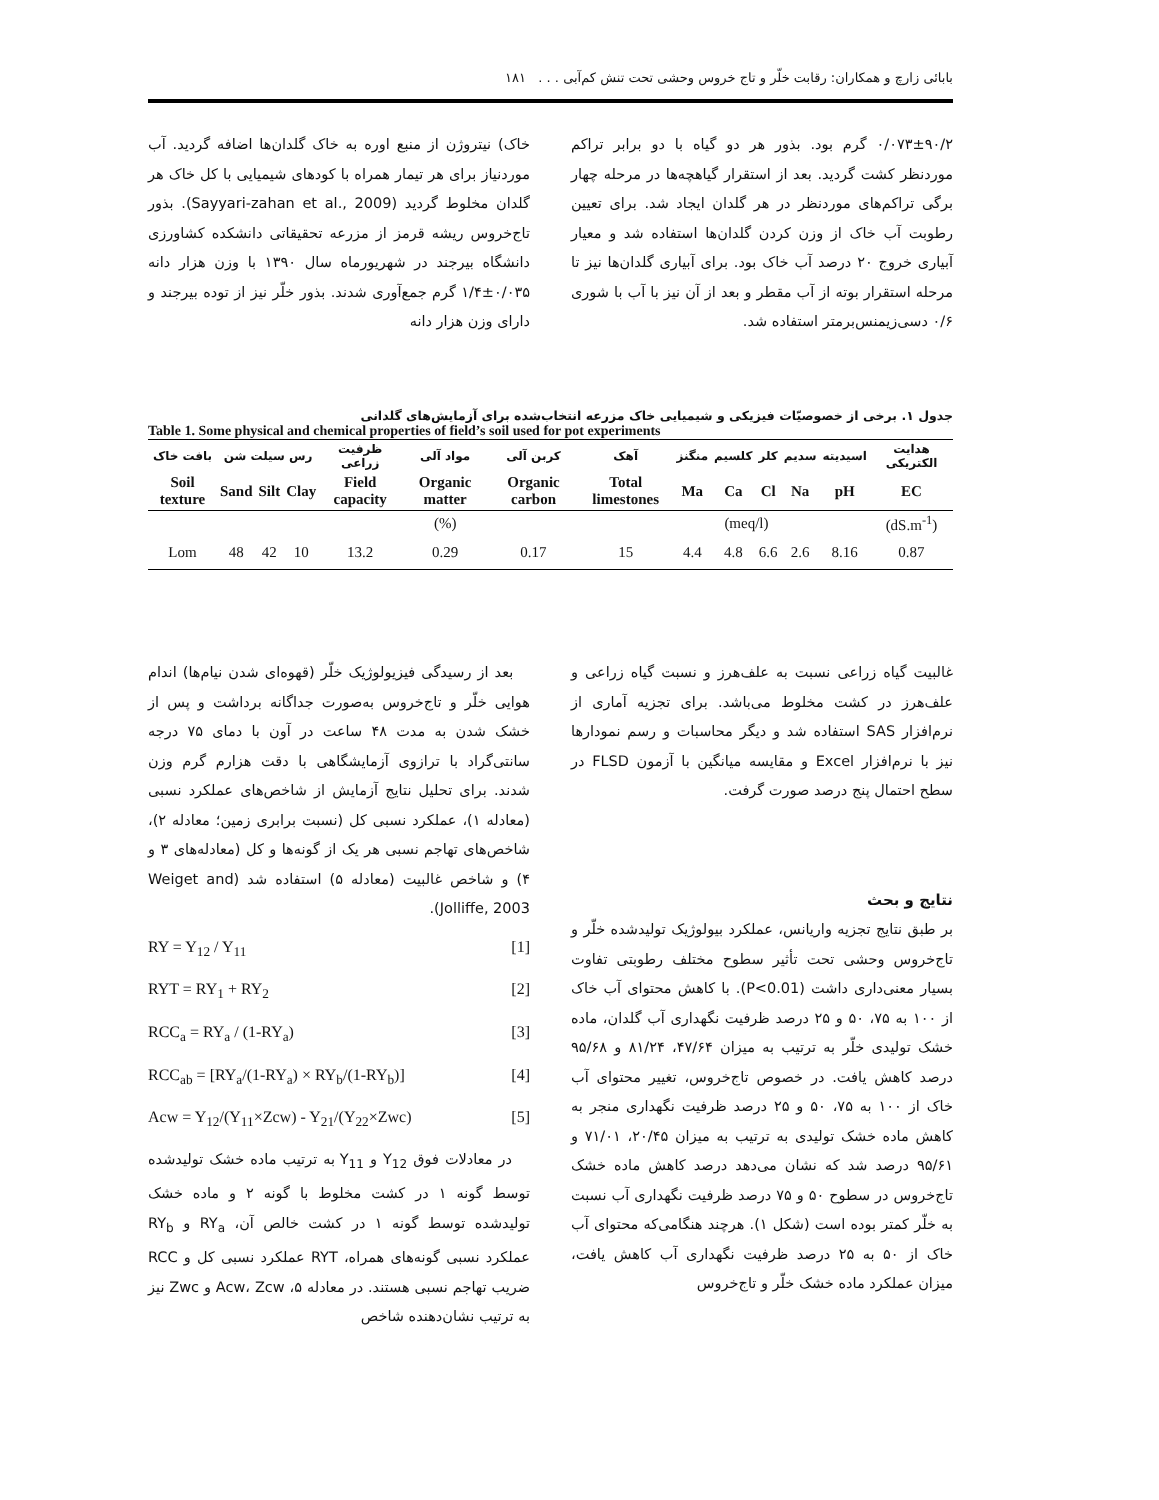بابائی زارچ و همکاران: رقابت خلّر و تاج خروس وحشی تحت تنش کم‌آبی . . . ۱۸۱
خاک) نیتروژن از منبع اوره به خاک گلدان‌ها اضافه گردید. آب موردنیاز برای هر تیمار همراه با کودهای شیمیایی با کل خاک هر گلدان مخلوط گردید (Sayyari-zahan et al., 2009). بذور تاج‌خروس ریشه قرمز از مزرعه تحقیقاتی دانشکده کشاورزی دانشگاه بیرجند در شهریورماه سال ۱۳۹۰ با وزن هزار دانه ۰/۰۳۵±۱/۴ گرم جمع‌آوری شدند. بذور خلّر نیز از توده بیرجند و دارای وزن هزار دانه
۰/۰۷۳±۹۰/۲ گرم بود. بذور هر دو گیاه با دو برابر تراکم موردنظر کشت گردید. بعد از استقرار گیاهچه‌ها در مرحله چهار برگی تراکم‌های موردنظر در هر گلدان ایجاد شد. برای تعیین رطوبت آب خاک از وزن کردن گلدان‌ها استفاده شد و معیار آبیاری خروج ۲۰ درصد آب خاک بود. برای آبیاری گلدان‌ها نیز تا مرحله استقرار بوته از آب مقطر و بعد از آن نیز با آب با شوری ۰/۶ دسی‌زیمنس‌برمتر استفاده شد.
جدول ۱. برخی از خصوصیّات فیزیکی و شیمیایی خاک مزرعه انتخاب‌شده برای آزمایش‌های گلدانی
Table 1. Some physical and chemical properties of field’s soil used for pot experiments
| بافت خاک | رس سیلت شن | | | ظرفیت زراعی | مواد آلی | کربن آلی | آهک | منگنز | کلسیم | کلر | سدیم | اسیدیته | هدایت الکتریکی |
| --- | --- | --- | --- | --- | --- | --- | --- | --- | --- | --- | --- | --- | --- |
| Soil texture | Sand | Silt | Clay | Field capacity | Organic matter | Organic carbon | Total limestones | Ma | Ca | Cl | Na | pH | EC |
| | (%) | | | | | | | (meq/l) | | | | | (dS.m<sup>-1</sup>) |
| Lom | 48 | 42 | 10 | 13.2 | 0.29 | 0.17 | 15 | 4.4 | 4.8 | 6.6 | 2.6 | 8.16 | 0.87 |
بعد از رسیدگی فیزیولوژیک خلّر (قهوه‌ای شدن نیام‌ها) اندام هوایی خلّر و تاج‌خروس به‌صورت جداگانه برداشت و پس از خشک شدن به مدت ۴۸ ساعت در آون با دمای ۷۵ درجه سانتی‌گراد با ترازوی آزمایشگاهی با دقت هزارم گرم وزن شدند. برای تحلیل نتایج آزمایش از شاخص‌های عملکرد نسبی (معادله ۱)، عملکرد نسبی کل (نسبت برابری زمین؛ معادله ۲)، شاخص‌های تهاجم نسبی هر یک از گونه‌ها و کل (معادله‌های ۳ و ۴) و شاخص غالبیت (معادله ۵) استفاده شد (Weiget and Jolliffe, 2003).
RY = Y<sub>12</sub> / Y<sub>11</sub> [1]
RYT = RY<sub>1</sub> + RY<sub>2</sub> [2]
RCC<sub>a</sub> = RY<sub>a</sub> / (1-RY<sub>a</sub>) [3]
RCC<sub>ab</sub> = [RY<sub>a</sub>/(1-RY<sub>a</sub>) × RY<sub>b</sub>/(1-RY<sub>b</sub>)] [4]
Acw = Y<sub>12</sub>/(Y<sub>11</sub>×Zcw) - Y<sub>21</sub>/(Y<sub>22</sub>×Zwc) [5]
در معادلات فوق Y<sub>12</sub> و Y<sub>11</sub> به ترتیب ماده خشک تولیدشده توسط گونه ۱ در کشت مخلوط با گونه ۲ و ماده خشک تولیدشده توسط گونه ۱ در کشت خالص آن، RY<sub>a</sub> و RY<sub>b</sub> عملکرد نسبی گونه‌های همراه، RYT عملکرد نسبی کل و RCC ضریب تهاجم نسبی هستند. در معادله ۵، Acw، Zcw و Zwc نیز به ترتیب نشان‌دهنده شاخص
غالبیت گیاه زراعی نسبت به علف‌هرز و نسبت گیاه زراعی و علف‌هرز در کشت مخلوط می‌باشد. برای تجزیه آماری از نرم‌افزار SAS استفاده شد و دیگر محاسبات و رسم نمودارها نیز با نرم‌افزار Excel و مقایسه میانگین با آزمون FLSD در سطح احتمال پنج درصد صورت گرفت.
نتایج و بحث
بر طبق نتایج تجزیه واریانس، عملکرد بیولوژیک تولیدشده خلّر و تاج‌خروس وحشی تحت تأثیر سطوح مختلف رطوبتی تفاوت بسیار معنی‌داری داشت (P<0.01). با کاهش محتوای آب خاک از ۱۰۰ به ۷۵، ۵۰ و ۲۵ درصد ظرفیت نگهداری آب گلدان، ماده خشک تولیدی خلّر به ترتیب به میزان ۴۷/۶۴، ۸۱/۲۴ و ۹۵/۶۸ درصد کاهش یافت. در خصوص تاج‌خروس، تغییر محتوای آب خاک از ۱۰۰ به ۷۵، ۵۰ و ۲۵ درصد ظرفیت نگهداری منجر به کاهش ماده خشک تولیدی به ترتیب به میزان ۲۰/۴۵، ۷۱/۰۱ و ۹۵/۶۱ درصد شد که نشان می‌دهد درصد کاهش ماده خشک تاج‌خروس در سطوح ۵۰ و ۷۵ درصد ظرفیت نگهداری آب نسبت به خلّر کمتر بوده است (شکل ۱). هرچند هنگامی‌که محتوای آب خاک از ۵۰ به ۲۵ درصد ظرفیت نگهداری آب کاهش یافت، میزان عملکرد ماده خشک خلّر و تاج‌خروس